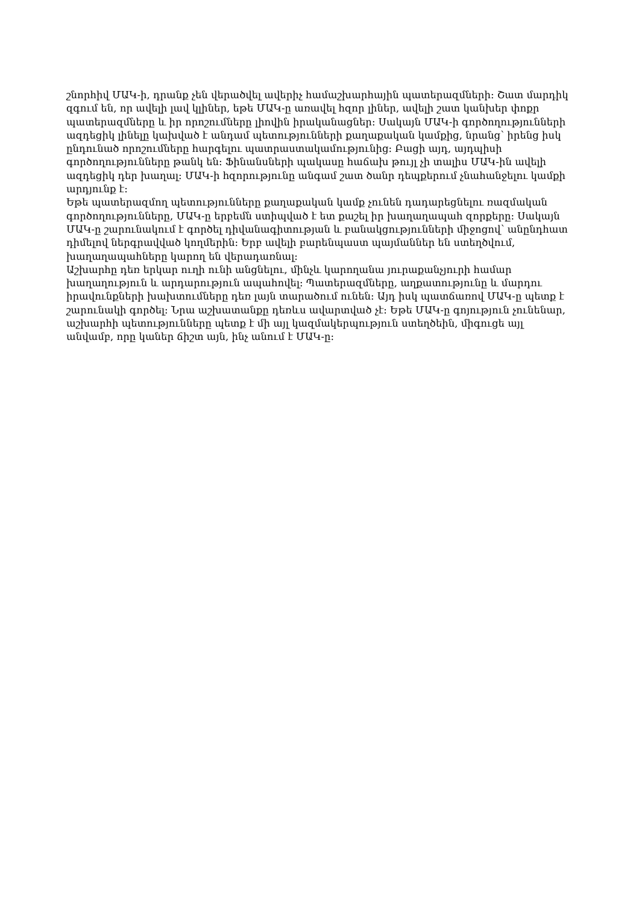շնորհիվ ՄԱԿ-ի, դրանք չեն վերածվել ավերիչ համաշխարհային պատերազմների: Շատ մարդիկ զգում են, որ ավելի լավ կլիներ, եթե ՄԱԿ-ը առավել հզոր լիներ, ավելի շատ կանխեր փոքր պատերազմները և իր որոշումները լիովին իրականացներ: Սակայն ՄԱԿ-ի գործողությունների ազդեցիկ լինելը կախված է անդամ պետությունների քաղաքական կամքից, նրանց՝ իրենց իսկ ընդունած որոշումները հարգելու պատրաստակամությունից: Բացի այդ, այդպիսի գործողությունները թանկ են: Ֆինանսների պակասը հաճախ թույլ չի տալիս ՄԱԿ-ին ավելի ազդեցիկ դեր խաղալ: ՄԱԿ-ի հզորությունը անգամ շատ ծանր դեպքերում չնահանջելու կամքի արդյունք է:
Եթե պատերազմող պետությունները քաղաքական կամք չունեն դադարեցնելու ռազմական գործողությունները, ՄԱԿ-ը երբեմն ստիպված է ետ քաշել իր խաղաղապահ զորքերը: Սակայն ՄԱԿ-ը շարունակում է գործել դիվանագիտության և բանակցությունների միջոցով՝ անընդհատ դիմելով ներգրավված կողմերին: Երբ ավելի բարենպաստ պայմաններ են ստեղծվում, խաղաղապահները կարող են վերադառնալ:
Աշխարհը դեռ երկար ուղի ունի անցնելու, մինչև կարողանա յուրաքանչյուրի համար խաղաղություն և արդարություն ապահովել: Պատերազմները, աղքատությունը և մարդու իրավունքների խախտումները դեռ լայն տարածում ունեն: Այդ իսկ պատճառով ՄԱԿ-ը պետք է շարունակի գործել: Նրա աշխատանքը դեռևս ավարտված չէ: Եթե ՄԱԿ-ը գոյություն չունենար, աշխարհի պետությունները պետք է մի այլ կազմակերպություն ստեղծեին, միգուցե այլ անվամբ, որը կաներ ճիշտ այն, ինչ անում է ՄԱԿ-ը: